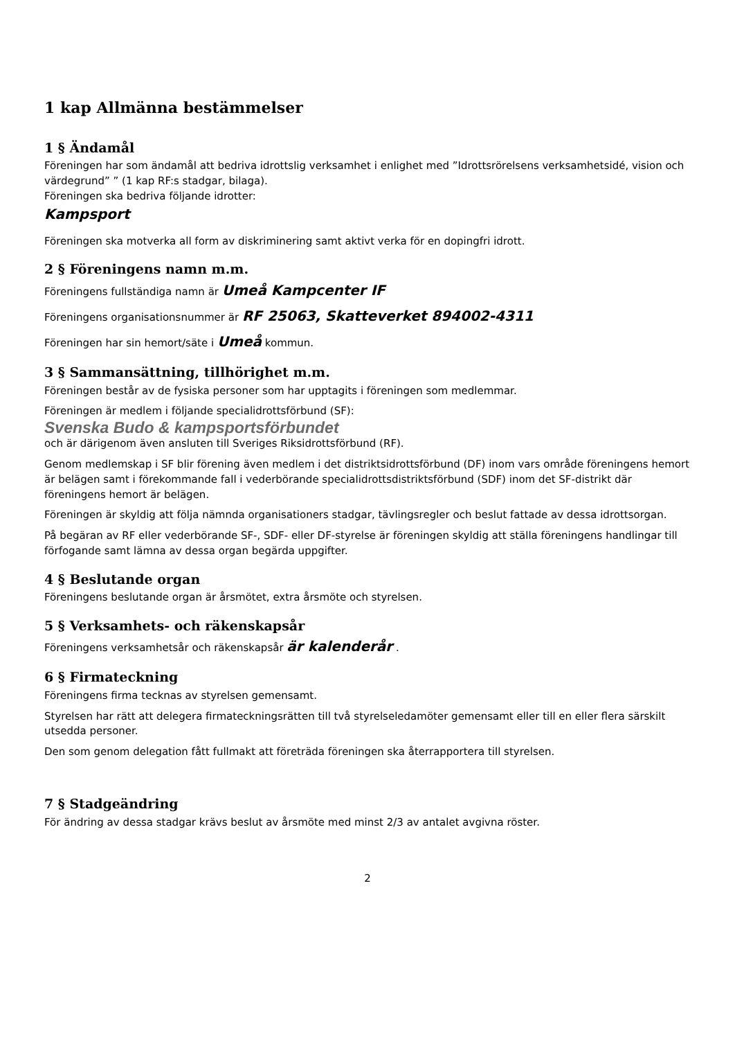1 kap Allmänna bestämmelser
1 § Ändamål
Föreningen har som ändamål att bedriva idrottslig verksamhet i enlighet med ”Idrottsrörelsens verksamhetsidé, vision och värdegrund” ” (1 kap RF:s stadgar, bilaga).
Föreningen ska bedriva följande idrotter:
Kampsport
Föreningen ska motverka all form av diskriminering samt aktivt verka för en dopingfri idrott.
2 § Föreningens namn m.m.
Föreningens fullständiga namn är Umeå Kampcenter IF
Föreningens organisationsnummer är RF 25063, Skatteverket 894002-4311
Föreningen har sin hemort/säte i Umeå kommun.
3 § Sammansättning, tillhörighet m.m.
Föreningen består av de fysiska personer som har upptagits i föreningen som medlemmar.
Föreningen är medlem i följande specialidrottsförbund (SF):
Svenska Budo & kampsportsförbundet
och är därigenom även ansluten till Sveriges Riksidrottsförbund (RF).
Genom medlemskap i SF blir förening även medlem i det distriktsidrottsförbund (DF) inom vars område föreningens hemort är belägen samt i förekommande fall i vederbörande specialidrottsdistriktsförbund (SDF) inom det SF-distrikt där föreningens hemort är belägen.
Föreningen är skyldig att följa nämnda organisationers stadgar, tävlingsregler och beslut fattade av dessa idrottsorgan.
På begäran av RF eller vederbörande SF-, SDF- eller DF-styrelse är föreningen skyldig att ställa föreningens handlingar till förfogande samt lämna av dessa organ begärda uppgifter.
4 § Beslutande organ
Föreningens beslutande organ är årsmötet, extra årsmöte och styrelsen.
5 § Verksamhets- och räkenskapsår
Föreningens verksamhetsår och räkenskapsår är kalenderår .
6 § Firmateckning
Föreningens firma tecknas av styrelsen gemensamt.
Styrelsen har rätt att delegera firmateckningsrätten till två styrelseledamöter gemensamt eller till en eller flera särskilt utsedda personer.
Den som genom delegation fått fullmakt att företräda föreningen ska återrapportera till styrelsen.
7 § Stadgeändring
För ändring av dessa stadgar krävs beslut av årsmöte med minst 2/3 av antalet avgivna röster.
2